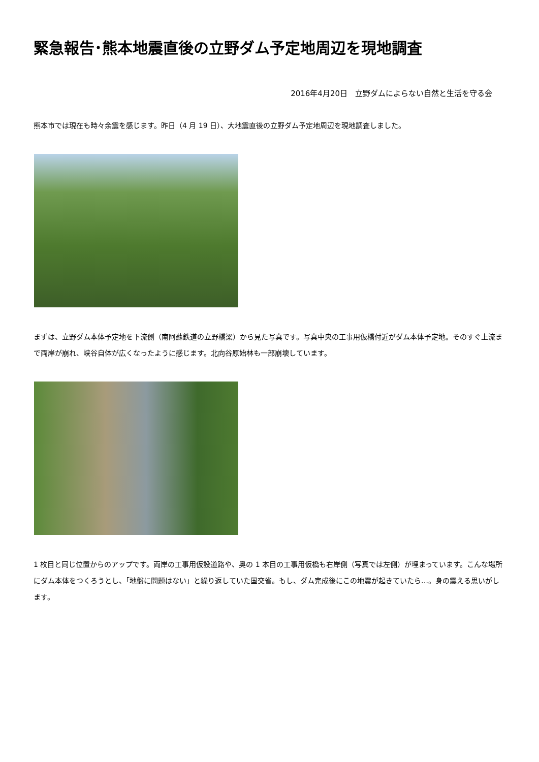緊急報告･熊本地震直後の立野ダム予定地周辺を現地調査
2016年4月20日　立野ダムによらない自然と生活を守る会
熊本市では現在も時々余震を感じます。昨日（4 月 19 日）、大地震直後の立野ダム予定地周辺を現地調査しました。
まずは、立野ダム本体予定地を下流側（南阿蘇鉄道の立野橋梁）から見た写真です。写真中央の工事用仮橋付近がダム本体予定地。そのすぐ上流まで両岸が崩れ、峡谷自体が広くなったように感じます。北向谷原始林も一部崩壊しています。
1 枚目と同じ位置からのアップです。両岸の工事用仮設道路や、奥の 1 本目の工事用仮橋も右岸側（写真では左側）が埋まっています。こんな場所にダム本体をつくろうとし、「地盤に問題はない」と繰り返していた国交省。もし、ダム完成後にこの地震が起きていたら…。身の震える思いがします。